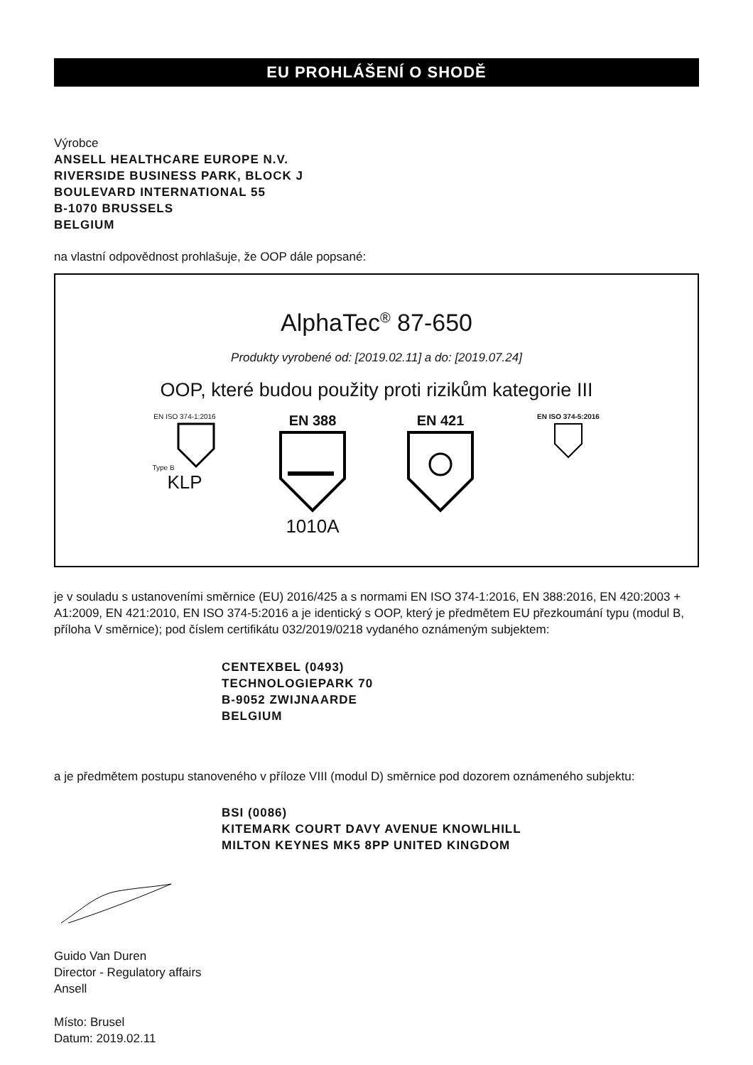EU PROHLÁŠENÍ O SHODĚ
Výrobce
ANSELL HEALTHCARE EUROPE N.V.
RIVERSIDE BUSINESS PARK, BLOCK J
BOULEVARD INTERNATIONAL 55
B-1070 BRUSSELS
BELGIUM
na vlastní odpovědnost prohlašuje, že OOP dále popsané:
AlphaTec<sup>®</sup> 87-650
Produkty vyrobené od: [2019.02.11] a do: [2019.07.24]
OOP, které budou použity proti rizikům kategorie III
EN ISO 374-1:2016
Type B
KLP
EN 388
1010A
EN 421
EN ISO 374-5:2016
je v souladu s ustanoveními směrnice (EU) 2016/425 a s normami EN ISO 374-1:2016, EN 388:2016, EN 420:2003 + A1:2009, EN 421:2010, EN ISO 374-5:2016 a je identický s OOP, který je předmětem EU přezkoumání typu (modul B, příloha V směrnice); pod číslem certifikátu 032/2019/0218 vydaného oznámeným subjektem:
CENTEXBEL (0493)
TECHNOLOGIEPARK 70
B-9052 ZWIJNAARDE
BELGIUM
a je předmětem postupu stanoveného v příloze VIII (modul D) směrnice pod dozorem oznámeného subjektu:
BSI (0086)
KITEMARK COURT DAVY AVENUE KNOWLHILL
MILTON KEYNES MK5 8PP UNITED KINGDOM
Guido Van Duren
Director - Regulatory affairs
Ansell
Místo: Brusel
Datum: 2019.02.11